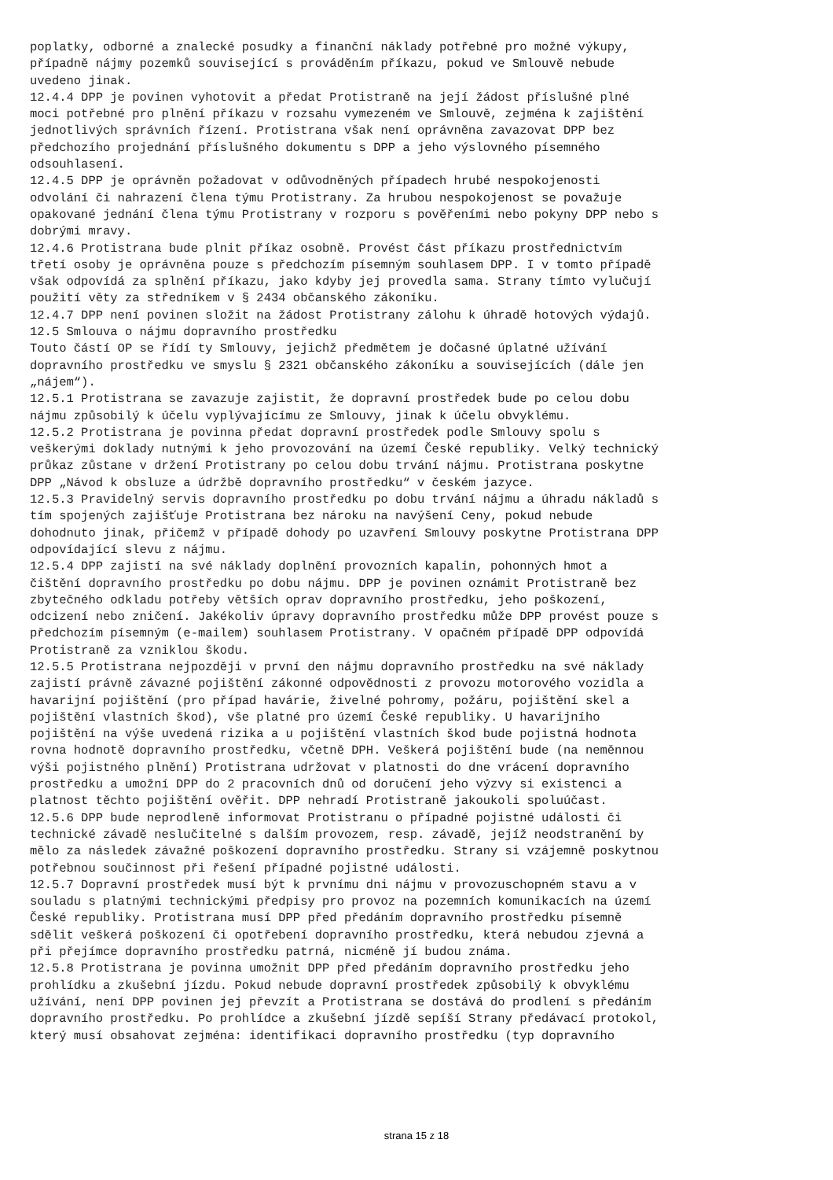poplatky, odborné a znalecké posudky a finanční náklady potřebné pro možné výkupy, případně nájmy pozemků související s prováděním příkazu, pokud ve Smlouvě nebude uvedeno jinak. 12.4.4 DPP je povinen vyhotovit a předat Protistraně na její žádost příslušné plné moci potřebné pro plnění příkazu v rozsahu vymezeném ve Smlouvě, zejména k zajištění jednotlivých správních řízení. Protistrana však není oprávněna zavazovat DPP bez předchozího projednání příslušného dokumentu s DPP a jeho výslovného písemného odsouhlasení. 12.4.5 DPP je oprávněn požadovat v odůvodněných případech hrubé nespokojenosti odvolání či nahrazení člena týmu Protistrany. Za hrubou nespokojenost se považuje opakované jednání člena týmu Protistrany v rozporu s pověřeními nebo pokyny DPP nebo s dobrými mravy. 12.4.6 Protistrana bude plnit příkaz osobně. Provést část příkazu prostřednictvím třetí osoby je oprávněna pouze s předchozím písemným souhlasem DPP. I v tomto případě však odpovídá za splnění příkazu, jako kdyby jej provedla sama. Strany tímto vylučují použití věty za středníkem v § 2434 občanského zákoníku. 12.4.7 DPP není povinen složit na žádost Protistrany zálohu k úhradě hotových výdajů. 12.5 Smlouva o nájmu dopravního prostředku Touto částí OP se řídí ty Smlouvy, jejichž předmětem je dočasné úplatné užívání dopravního prostředku ve smyslu § 2321 občanského zákoníku a souvisejících (dále jen „nájem“). 12.5.1 Protistrana se zavazuje zajistit, že dopravní prostředek bude po celou dobu nájmu způsobilý k účelu vyplývajícímu ze Smlouvy, jinak k účelu obvyklému. 12.5.2 Protistrana je povinna předat dopravní prostředek podle Smlouvy spolu s veškerými doklady nutnými k jeho provozování na území České republiky. Velký technický průkaz zůstane v držení Protistrany po celou dobu trvání nájmu. Protistrana poskytne DPP „Návod k obsluze a údržbě dopravního prostředku“ v českém jazyce. 12.5.3 Pravidelný servis dopravního prostředku po dobu trvání nájmu a úhradu nákladů s tím spojených zajišťuje Protistrana bez nároku na navýšení Ceny, pokud nebude dohodnuto jinak, přičemž v případě dohody po uzavření Smlouvy poskytne Protistrana DPP odpovídající slevu z nájmu. 12.5.4 DPP zajistí na své náklady doplnění provozních kapalin, pohonných hmot a čištění dopravního prostředku po dobu nájmu. DPP je povinen oznámit Protistraně bez zbytečného odkladu potřeby větších oprav dopravního prostředku, jeho poškození, odcizení nebo zničení. Jakékoliv úpravy dopravního prostředku může DPP provést pouze s předchozím písemným (e-mailem) souhlasem Protistrany. V opačném případě DPP odpovídá Protistraně za vzniklou škodu. 12.5.5 Protistrana nejpozději v první den nájmu dopravního prostředku na své náklady zajistí právně závazné pojištění zákonné odpovědnosti z provozu motorového vozidla a havarijní pojištění (pro případ havárie, živelné pohromy, požáru, pojištění skel a pojištění vlastních škod), vše platné pro území České republiky. U havarijního pojištění na výše uvedená rizika a u pojištění vlastních škod bude pojistná hodnota rovna hodnotě dopravního prostředku, včetně DPH. Veškerá pojištění bude (na neměnnou výši pojistného plnění) Protistrana udržovat v platnosti do dne vrácení dopravního prostředku a umožní DPP do 2 pracovních dnů od doručení jeho výzvy si existenci a platnost těchto pojištění ověřit. DPP nehradí Protistraně jakoukoli spoluúčast. 12.5.6 DPP bude neprodleně informovat Protistranu o případné pojistné události či technické závadě neslučitelné s dalším provozem, resp. závadě, jejíž neodstranění by mělo za následek závažné poškození dopravního prostředku. Strany si vzájemně poskytnou potřebnou součinnost při řešení případné pojistné události. 12.5.7 Dopravní prostředek musí být k prvnímu dni nájmu v provozuschopném stavu a v souladu s platnými technickými předpisy pro provoz na pozemních komunikacích na území České republiky. Protistrana musí DPP před předáním dopravního prostředku písemně sdělit veškerá poškození či opotřebení dopravního prostředku, která nebudou zjevná a při přejímce dopravního prostředku patrná, nicméně jí budou známa. 12.5.8 Protistrana je povinna umožnit DPP před předáním dopravního prostředku jeho prohlídku a zkušební jízdu. Pokud nebude dopravní prostředek způsobilý k obvyklému užívání, není DPP povinen jej převzít a Protistrana se dostává do prodlení s předáním dopravního prostředku. Po prohlídce a zkušební jízdě sepíší Strany předávací protokol, který musí obsahovat zejména: identifikaci dopravního prostředku (typ dopravního
strana 15 z 18